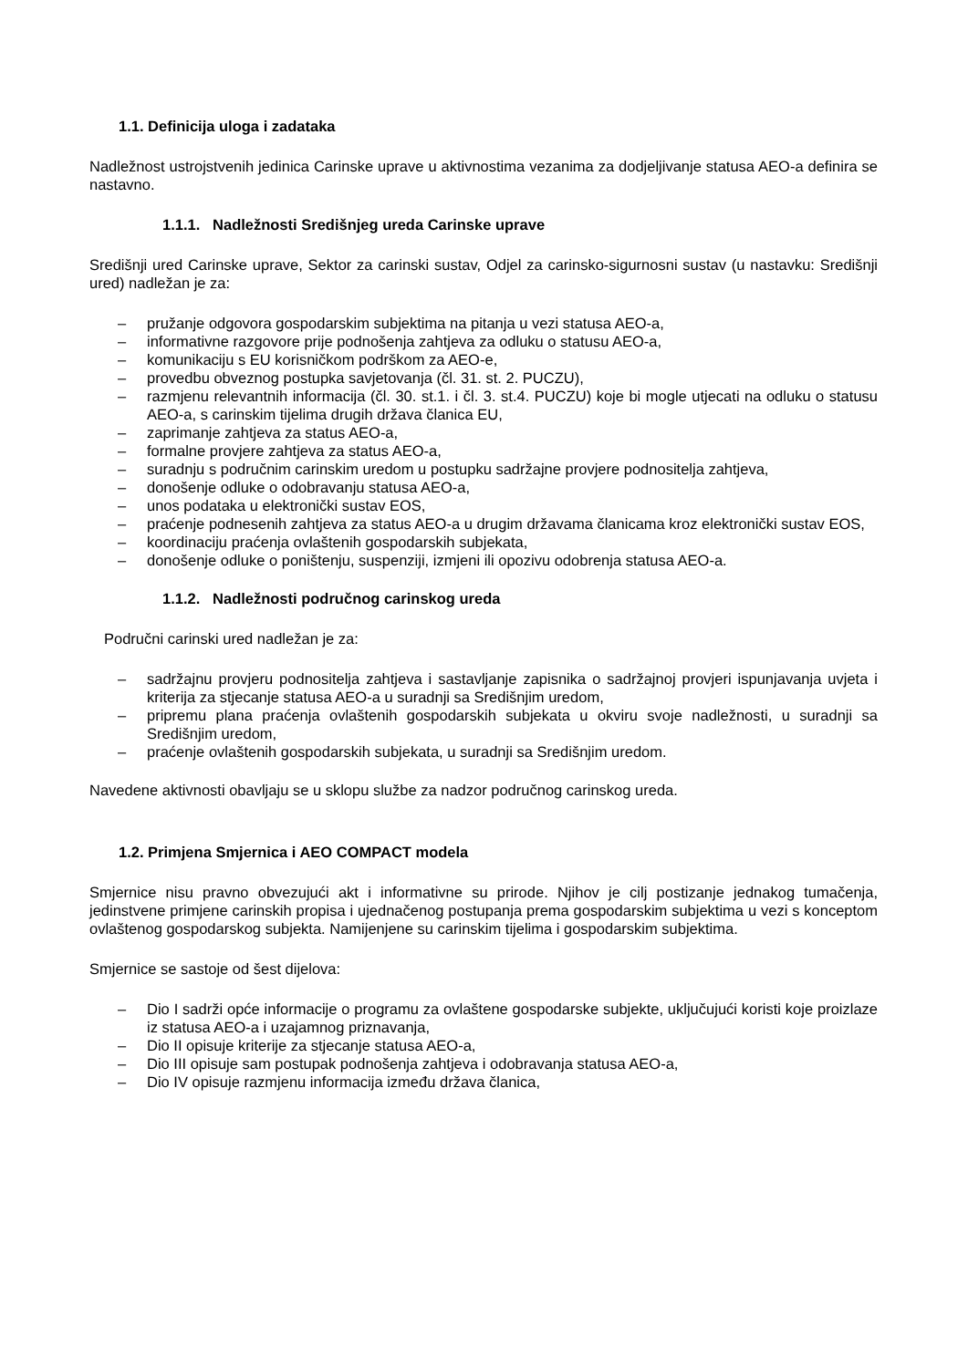1.1. Definicija uloga i zadataka
Nadležnost ustrojstvenih jedinica Carinske uprave u aktivnostima vezanima za dodjeljivanje statusa AEO-a definira se nastavno.
1.1.1. Nadležnosti Središnjeg ureda Carinske uprave
Središnji ured Carinske uprave, Sektor za carinski sustav, Odjel za carinsko-sigurnosni sustav (u nastavku: Središnji ured) nadležan je za:
– pružanje odgovora gospodarskim subjektima na pitanja u vezi statusa AEO-a,
– informativne razgovore prije podnošenja zahtjeva za odluku o statusu AEO-a,
– komunikaciju s EU korisničkom podrškom za AEO-e,
– provedbu obveznog postupka savjetovanja (čl. 31. st. 2. PUCZU),
– razmjenu relevantnih informacija (čl. 30. st.1. i čl. 3. st.4. PUCZU) koje bi mogle utjecati na odluku o statusu AEO-a, s carinskim tijelima drugih država članica EU,
– zaprimanje zahtjeva za status AEO-a,
– formalne provjere zahtjeva za status AEO-a,
– suradnju s područnim carinskim uredom u postupku sadržajne provjere podnositelja zahtjeva,
– donošenje odluke o odobravanju statusa AEO-a,
– unos podataka u elektronički sustav EOS,
– praćenje podnesenih zahtjeva za status AEO-a u drugim državama članicama kroz elektronički sustav EOS,
– koordinaciju praćenja ovlaštenih gospodarskih subjekata,
– donošenje odluke o poništenju, suspenziji, izmjeni ili opozivu odobrenja statusa AEO-a.
1.1.2. Nadležnosti područnog carinskog ureda
Područni carinski ured nadležan je za:
– sadržajnu provjeru podnositelja zahtjeva i sastavljanje zapisnika o sadržajnoj provjeri ispunjavanja uvjeta i kriterija za stjecanje statusa AEO-a u suradnji sa Središnjim uredom,
– pripremu plana praćenja ovlaštenih gospodarskih subjekata u okviru svoje nadležnosti, u suradnji sa Središnjim uredom,
– praćenje ovlaštenih gospodarskih subjekata, u suradnji sa Središnjim uredom.
Navedene aktivnosti obavljaju se u sklopu službe za nadzor područnog carinskog ureda.
1.2. Primjena Smjernica i AEO COMPACT modela
Smjernice nisu pravno obvezujući akt i informativne su prirode. Njihov je cilj postizanje jednakog tumačenja, jedinstvene primjene carinskih propisa i ujednačenog postupanja prema gospodarskim subjektima u vezi s konceptom ovlaštenog gospodarskog subjekta. Namijenjene su carinskim tijelima i gospodarskim subjektima.
Smjernice se sastoje od šest dijelova:
– Dio I sadrži opće informacije o programu za ovlaštene gospodarske subjekte, uključujući koristi koje proizlaze iz statusa AEO-a i uzajamnog priznavanja,
– Dio II opisuje kriterije za stjecanje statusa AEO-a,
– Dio III opisuje sam postupak podnošenja zahtjeva i odobravanja statusa AEO-a,
– Dio IV opisuje razmjenu informacija između država članica,